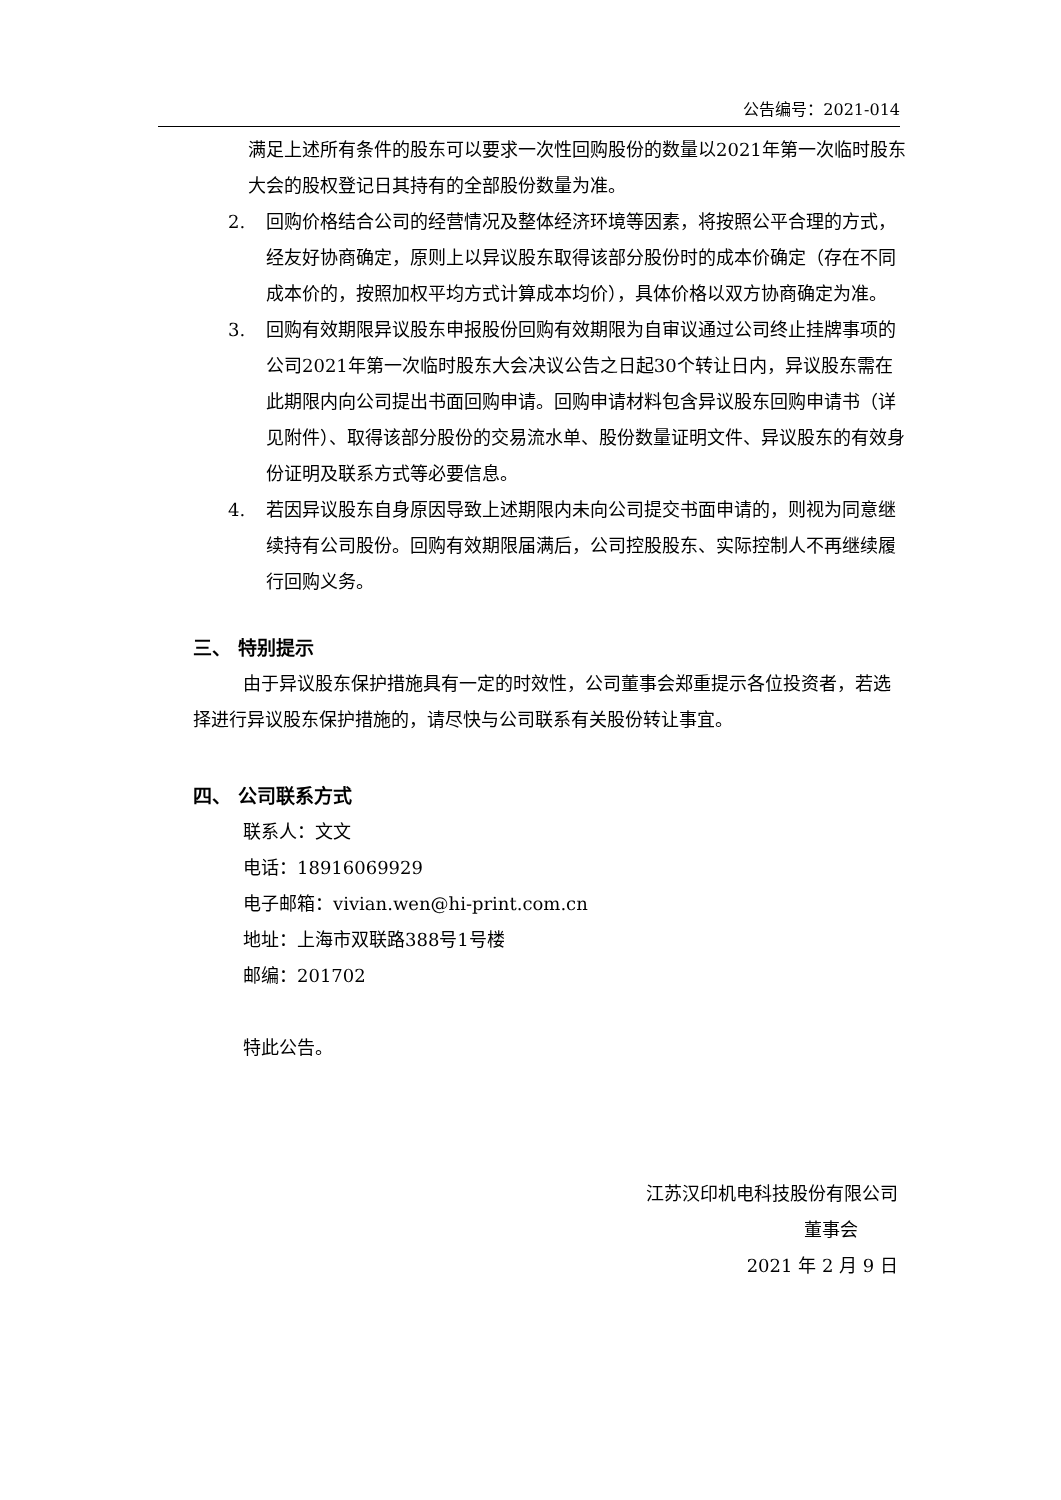公告编号：2021-014
满足上述所有条件的股东可以要求一次性回购股份的数量以2021年第一次临时股东大会的股权登记日其持有的全部股份数量为准。
2. 回购价格结合公司的经营情况及整体经济环境等因素，将按照公平合理的方式，经友好协商确定，原则上以异议股东取得该部分股份时的成本价确定（存在不同成本价的，按照加权平均方式计算成本均价），具体价格以双方协商确定为准。
3. 回购有效期限异议股东申报股份回购有效期限为自审议通过公司终止挂牌事项的公司2021年第一次临时股东大会决议公告之日起30个转让日内，异议股东需在此期限内向公司提出书面回购申请。回购申请材料包含异议股东回购申请书（详见附件）、取得该部分股份的交易流水单、股份数量证明文件、异议股东的有效身份证明及联系方式等必要信息。
4. 若因异议股东自身原因导致上述期限内未向公司提交书面申请的，则视为同意继续持有公司股份。回购有效期限届满后，公司控股股东、实际控制人不再继续履行回购义务。
三、 特别提示
由于异议股东保护措施具有一定的时效性，公司董事会郑重提示各位投资者，若选择进行异议股东保护措施的，请尽快与公司联系有关股份转让事宜。
四、 公司联系方式
联系人：文文
电话：18916069929
电子邮箱：vivian.wen@hi-print.com.cn
地址：上海市双联路388号1号楼
邮编：201702
特此公告。
江苏汉印机电科技股份有限公司
董事会
2021 年 2 月 9 日